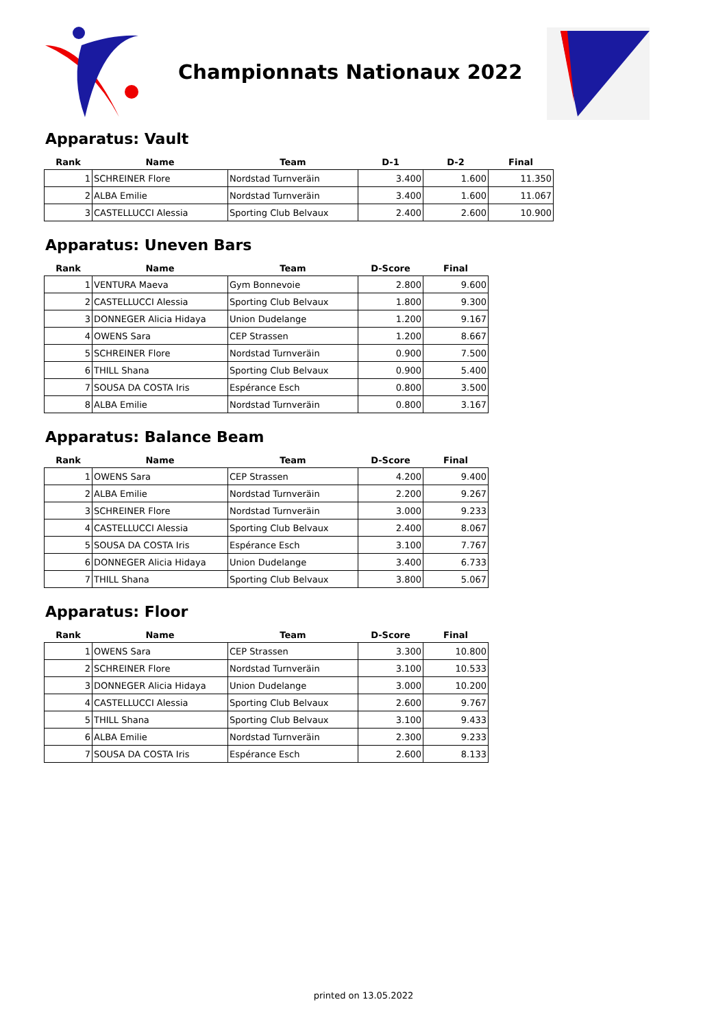Championnats Nationaux 2022
Apparatus: Vault
| Rank | Name | Team | D-1 | D-2 | Final |
| --- | --- | --- | --- | --- | --- |
| 1 | SCHREINER Flore | Nordstad Turnveräin | 3.400 | 1.600 | 11.350 |
| 2 | ALBA Emilie | Nordstad Turnveräin | 3.400 | 1.600 | 11.067 |
| 3 | CASTELLUCCI Alessia | Sporting Club Belvaux | 2.400 | 2.600 | 10.900 |
Apparatus: Uneven Bars
| Rank | Name | Team | D-Score | Final |
| --- | --- | --- | --- | --- |
| 1 | VENTURA Maeva | Gym Bonnevoie | 2.800 | 9.600 |
| 2 | CASTELLUCCI Alessia | Sporting Club Belvaux | 1.800 | 9.300 |
| 3 | DONNEGER Alicia Hidaya | Union Dudelange | 1.200 | 9.167 |
| 4 | OWENS Sara | CEP Strassen | 1.200 | 8.667 |
| 5 | SCHREINER Flore | Nordstad Turnveräin | 0.900 | 7.500 |
| 6 | THILL Shana | Sporting Club Belvaux | 0.900 | 5.400 |
| 7 | SOUSA DA COSTA Iris | Espérance Esch | 0.800 | 3.500 |
| 8 | ALBA Emilie | Nordstad Turnveräin | 0.800 | 3.167 |
Apparatus: Balance Beam
| Rank | Name | Team | D-Score | Final |
| --- | --- | --- | --- | --- |
| 1 | OWENS Sara | CEP Strassen | 4.200 | 9.400 |
| 2 | ALBA Emilie | Nordstad Turnveräin | 2.200 | 9.267 |
| 3 | SCHREINER Flore | Nordstad Turnveräin | 3.000 | 9.233 |
| 4 | CASTELLUCCI Alessia | Sporting Club Belvaux | 2.400 | 8.067 |
| 5 | SOUSA DA COSTA Iris | Espérance Esch | 3.100 | 7.767 |
| 6 | DONNEGER Alicia Hidaya | Union Dudelange | 3.400 | 6.733 |
| 7 | THILL Shana | Sporting Club Belvaux | 3.800 | 5.067 |
Apparatus: Floor
| Rank | Name | Team | D-Score | Final |
| --- | --- | --- | --- | --- |
| 1 | OWENS Sara | CEP Strassen | 3.300 | 10.800 |
| 2 | SCHREINER Flore | Nordstad Turnveräin | 3.100 | 10.533 |
| 3 | DONNEGER Alicia Hidaya | Union Dudelange | 3.000 | 10.200 |
| 4 | CASTELLUCCI Alessia | Sporting Club Belvaux | 2.600 | 9.767 |
| 5 | THILL Shana | Sporting Club Belvaux | 3.100 | 9.433 |
| 6 | ALBA Emilie | Nordstad Turnveräin | 2.300 | 9.233 |
| 7 | SOUSA DA COSTA Iris | Espérance Esch | 2.600 | 8.133 |
printed on 13.05.2022